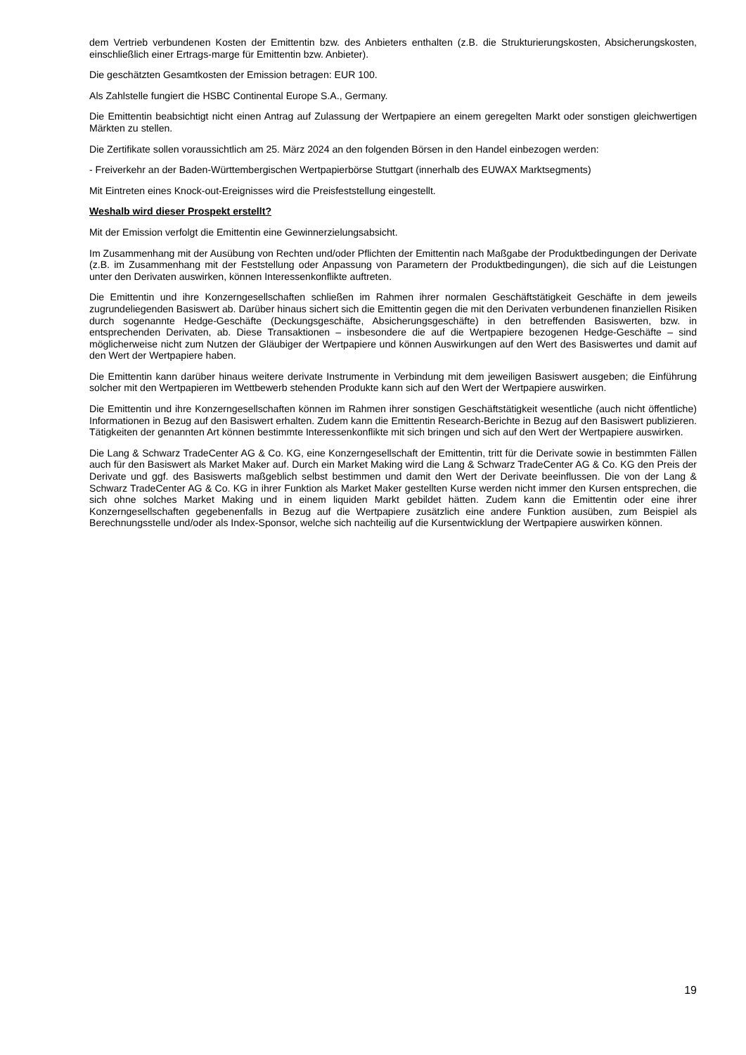dem Vertrieb verbundenen Kosten der Emittentin bzw. des Anbieters enthalten (z.B. die Strukturierungskosten, Absicherungskosten, einschließlich einer Ertrags-marge für Emittentin bzw. Anbieter).
Die geschätzten Gesamtkosten der Emission betragen: EUR 100.
Als Zahlstelle fungiert die HSBC Continental Europe S.A., Germany.
Die Emittentin beabsichtigt nicht einen Antrag auf Zulassung der Wertpapiere an einem geregelten Markt oder sonstigen gleichwertigen Märkten zu stellen.
Die Zertifikate sollen voraussichtlich am 25. März 2024 an den folgenden Börsen in den Handel einbezogen werden:
- Freiverkehr an der Baden-Württembergischen Wertpapierbörse Stuttgart (innerhalb des EUWAX Marktsegments)
Mit Eintreten eines Knock-out-Ereignisses wird die Preisfeststellung eingestellt.
Weshalb wird dieser Prospekt erstellt?
Mit der Emission verfolgt die Emittentin eine Gewinnerzielungsabsicht.
Im Zusammenhang mit der Ausübung von Rechten und/oder Pflichten der Emittentin nach Maßgabe der Produktbedingungen der Derivate (z.B. im Zusammenhang mit der Feststellung oder Anpassung von Parametern der Produktbedingungen), die sich auf die Leistungen unter den Derivaten auswirken, können Interessenkonflikte auftreten.
Die Emittentin und ihre Konzerngesellschaften schließen im Rahmen ihrer normalen Geschäftstätigkeit Geschäfte in dem jeweils zugrundeliegenden Basiswert ab. Darüber hinaus sichert sich die Emittentin gegen die mit den Derivaten verbundenen finanziellen Risiken durch sogenannte Hedge-Geschäfte (Deckungsgeschäfte, Absicherungsgeschäfte) in den betreffenden Basiswerten, bzw. in entsprechenden Derivaten, ab. Diese Transaktionen – insbesondere die auf die Wertpapiere bezogenen Hedge-Geschäfte – sind möglicherweise nicht zum Nutzen der Gläubiger der Wertpapiere und können Auswirkungen auf den Wert des Basiswertes und damit auf den Wert der Wertpapiere haben.
Die Emittentin kann darüber hinaus weitere derivate Instrumente in Verbindung mit dem jeweiligen Basiswert ausgeben; die Einführung solcher mit den Wertpapieren im Wettbewerb stehenden Produkte kann sich auf den Wert der Wertpapiere auswirken.
Die Emittentin und ihre Konzerngesellschaften können im Rahmen ihrer sonstigen Geschäftstätigkeit wesentliche (auch nicht öffentliche) Informationen in Bezug auf den Basiswert erhalten. Zudem kann die Emittentin Research-Berichte in Bezug auf den Basiswert publizieren. Tätigkeiten der genannten Art können bestimmte Interessenkonflikte mit sich bringen und sich auf den Wert der Wertpapiere auswirken.
Die Lang & Schwarz TradeCenter AG & Co. KG, eine Konzerngesellschaft der Emittentin, tritt für die Derivate sowie in bestimmten Fällen auch für den Basiswert als Market Maker auf. Durch ein Market Making wird die Lang & Schwarz TradeCenter AG & Co. KG den Preis der Derivate und ggf. des Basiswerts maßgeblich selbst bestimmen und damit den Wert der Derivate beeinflussen. Die von der Lang & Schwarz TradeCenter AG & Co. KG in ihrer Funktion als Market Maker gestellten Kurse werden nicht immer den Kursen entsprechen, die sich ohne solches Market Making und in einem liquiden Markt gebildet hätten. Zudem kann die Emittentin oder eine ihrer Konzerngesellschaften gegebenenfalls in Bezug auf die Wertpapiere zusätzlich eine andere Funktion ausüben, zum Beispiel als Berechnungsstelle und/oder als Index-Sponsor, welche sich nachteilig auf die Kursentwicklung der Wertpapiere auswirken können.
19